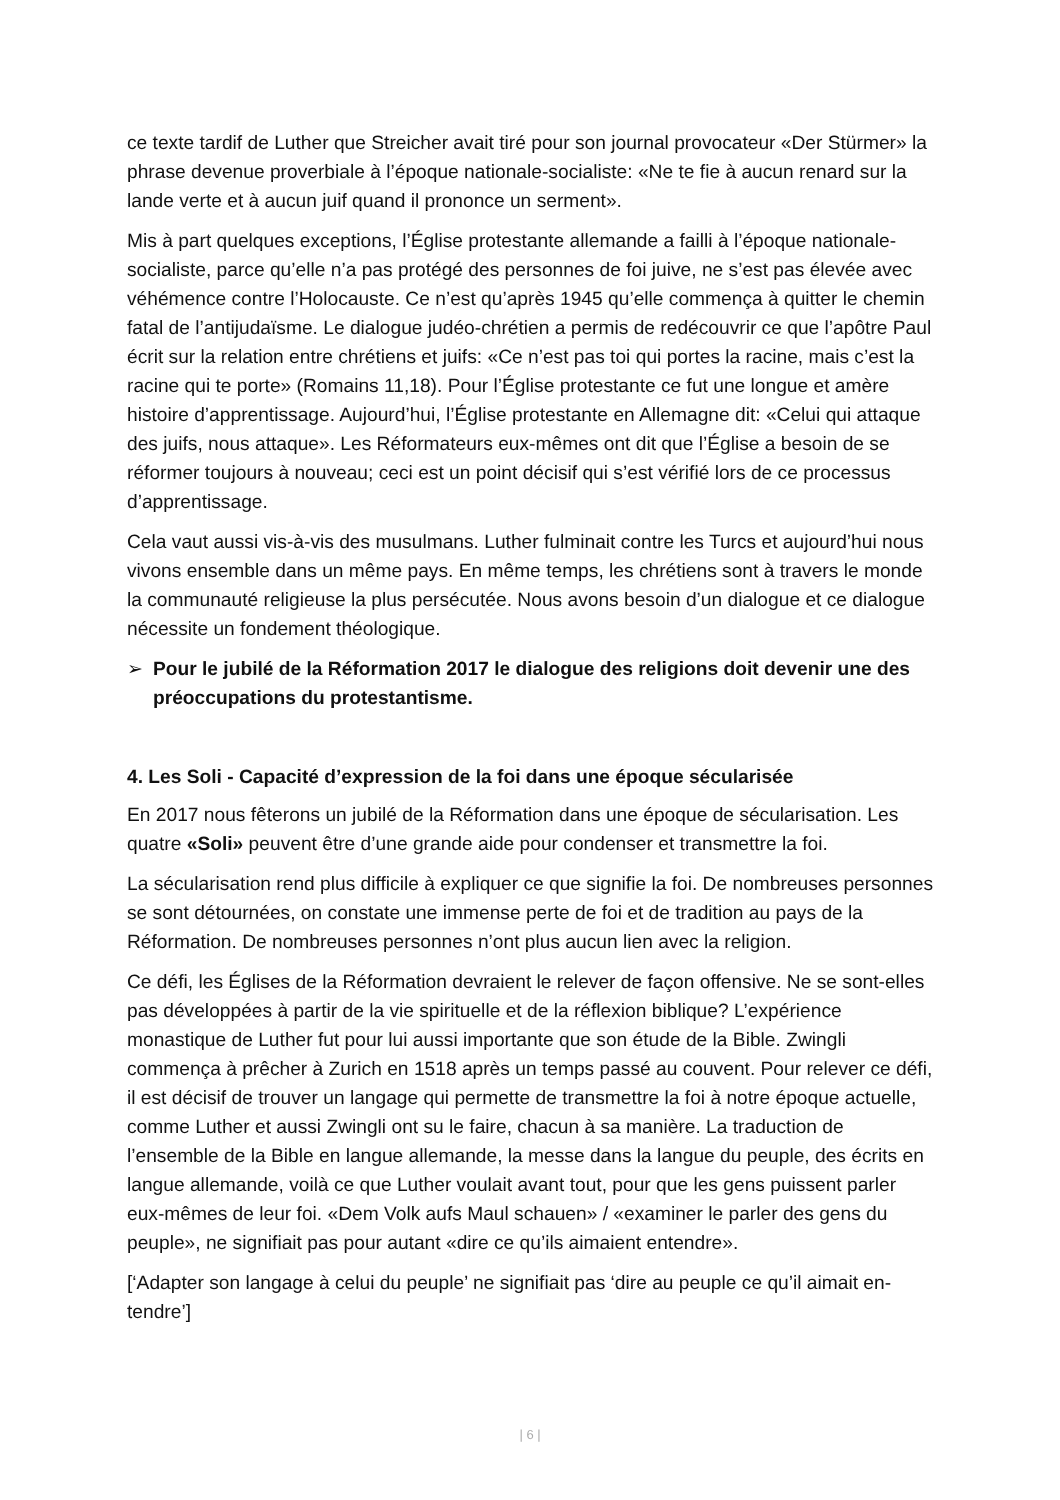ce texte tardif de Luther que Streicher avait tiré pour son journal provocateur «Der Stürmer» la phrase devenue proverbiale à l’époque nationale-socialiste: «Ne te fie à aucun renard sur la lande verte et à aucun juif quand il prononce un serment».
Mis à part quelques exceptions, l’Église protestante allemande a failli à l’époque nationale-socialiste, parce qu’elle n’a pas protégé des personnes de foi juive, ne s’est pas élevée avec véhémence contre l’Holocauste. Ce n’est qu’après 1945 qu’elle commença à quitter le chemin fatal de l’antijudaïsme. Le dialogue judéo-chrétien a permis de redécouvrir ce que l’apôtre Paul écrit sur la relation entre chrétiens et juifs: «Ce n’est pas toi qui portes la racine, mais c’est la racine qui te porte» (Romains 11,18). Pour l’Église protestante ce fut une longue et amère histoire d’apprentissage. Aujourd’hui, l’Église protestante en Allemagne dit: «Celui qui attaque des juifs, nous attaque». Les Réformateurs eux-mêmes ont dit que l’Église a besoin de se réformer toujours à nouveau; ceci est un point décisif qui s’est vérifié lors de ce processus d’apprentissage.
Cela vaut aussi vis-à-vis des musulmans. Luther fulminait contre les Turcs et aujourd’hui nous vivons ensemble dans un même pays. En même temps, les chrétiens sont à travers le monde la communauté religieuse la plus persécutée. Nous avons besoin d’un dialogue et ce dialogue nécessite un fondement théologique.
➢ Pour le jubilé de la Réformation 2017 le dialogue des religions doit devenir une des préoccupations du protestantisme.
4. Les Soli - Capacité d’expression de la foi dans une époque sécularisée
En 2017 nous fêterons un jubilé de la Réformation dans une époque de sécularisation. Les quatre «Soli» peuvent être d’une grande aide pour condenser et transmettre la foi.
La sécularisation rend plus difficile à expliquer ce que signifie la foi. De nombreuses personnes se sont détournées, on constate une immense perte de foi et de tradition au pays de la Réformation. De nombreuses personnes n’ont plus aucun lien avec la religion.
Ce défi, les Églises de la Réformation devraient le relever de façon offensive. Ne se sont-elles pas développées à partir de la vie spirituelle et de la réflexion biblique? L’expérience monastique de Luther fut pour lui aussi importante que son étude de la Bible. Zwingli commença à prêcher à Zurich en 1518 après un temps passé au couvent. Pour relever ce défi, il est décisif de trouver un langage qui permette de transmettre la foi à notre époque actuelle, comme Luther et aussi Zwingli ont su le faire, chacun à sa manière. La traduction de l’ensemble de la Bible en langue allemande, la messe dans la langue du peuple, des écrits en langue allemande, voilà ce que Luther voulait avant tout, pour que les gens puissent parler eux-mêmes de leur foi. «Dem Volk aufs Maul schauen» / «examiner le parler des gens du peuple», ne signifiait pas pour autant «dire ce qu’ils aimaient entendre».
[‘Adapter son langage à celui du peuple’ ne signifiait pas ‘dire au peuple ce qu’il aimait en-tendre’]
| 6 |